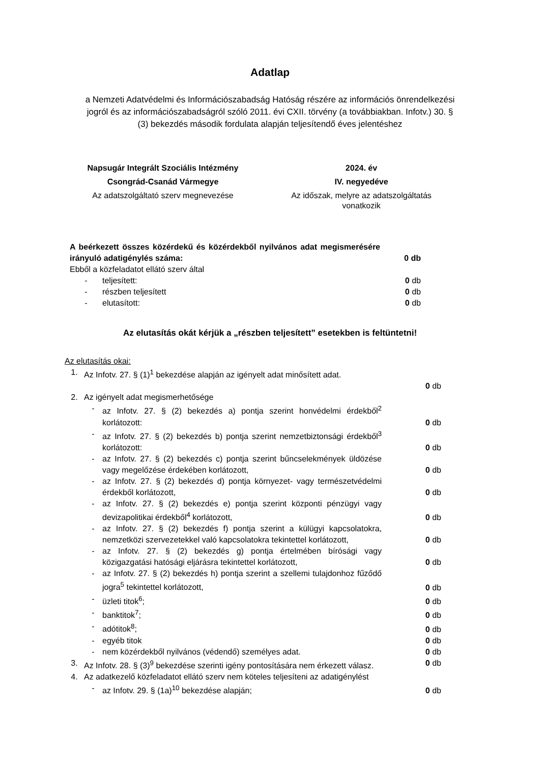Adatlap
a Nemzeti Adatvédelmi és Információszabadság Hatóság részére az információs önrendelkezési jogról és az információszabadságról szóló 2011. évi CXII. törvény (a továbbiakban. Infotv.) 30. § (3) bekezdés második fordulata alapján teljesítendő éves jelentéshez
Napsugár Integrált Szociális Intézmény
Csongrád-Csanád Vármegye
Az adatszolgáltató szerv megnevezése
2024. év
IV. negyedéve
Az időszak, melyre az adatszolgáltatás vonatkozik
A beérkezett összes közérdekű és közérdekből nyilvános adat megismerésére irányuló adatigénylés száma:
0 db
Ebből a közfeladatot ellátó szerv által
- teljesített: 0 db
- részben teljesített 0 db
- elutasított: 0 db
Az elutasítás okát kérjük a „részben teljesített” esetekben is feltüntetni!
Az elutasítás okai:
1. Az Infotv. 27. § (1)<sup>1</sup> bekezdése alapján az igényelt adat minősített adat.
0 db
2. Az igényelt adat megismerhetősége
- az Infotv. 27. § (2) bekezdés a) pontja szerint honvédelmi érdekből<sup>2</sup> korlátozott:
0 db
- az Infotv. 27. § (2) bekezdés b) pontja szerint nemzetbiztonsági érdekből<sup>3</sup> korlátozott:
0 db
- az Infotv. 27. § (2) bekezdés c) pontja szerint bűncselekmények üldözése vagy megelőzése érdekében korlátozott,
0 db
- az Infotv. 27. § (2) bekezdés d) pontja környezet- vagy természetvédelmi érdekből korlátozott,
0 db
- az Infotv. 27. § (2) bekezdés e) pontja szerint központi pénzügyi vagy devizapolitikai érdekből<sup>4</sup> korlátozott,
0 db
- az Infotv. 27. § (2) bekezdés f) pontja szerint a külügyi kapcsolatokra, nemzetközi szervezetekkel való kapcsolatokra tekintettel korlátozott,
0 db
- az Infotv. 27. § (2) bekezdés g) pontja értelmében bírósági vagy közigazgatási hatósági eljárásra tekintettel korlátozott,
0 db
- az Infotv. 27. § (2) bekezdés h) pontja szerint a szellemi tulajdonhoz fűződő jogra<sup>5</sup> tekintettel korlátozott,
0 db
- üzleti titok<sup>6</sup>; 0 db
- banktitok<sup>7</sup>; 0 db
- adótitok<sup>8</sup>; 0 db
- egyéb titok 0 db
- nem közérdekből nyilvános (védendő) személyes adat. 0 db
3. Az Infotv. 28. § (3)<sup>9</sup> bekezdése szerinti igény pontosítására nem érkezett válasz.
0 db
4. Az adatkezelő közfeladatot ellátó szerv nem köteles teljesíteni az adatigénylést
- az Infotv. 29. § (1a)<sup>10</sup> bekezdése alapján; 0 db